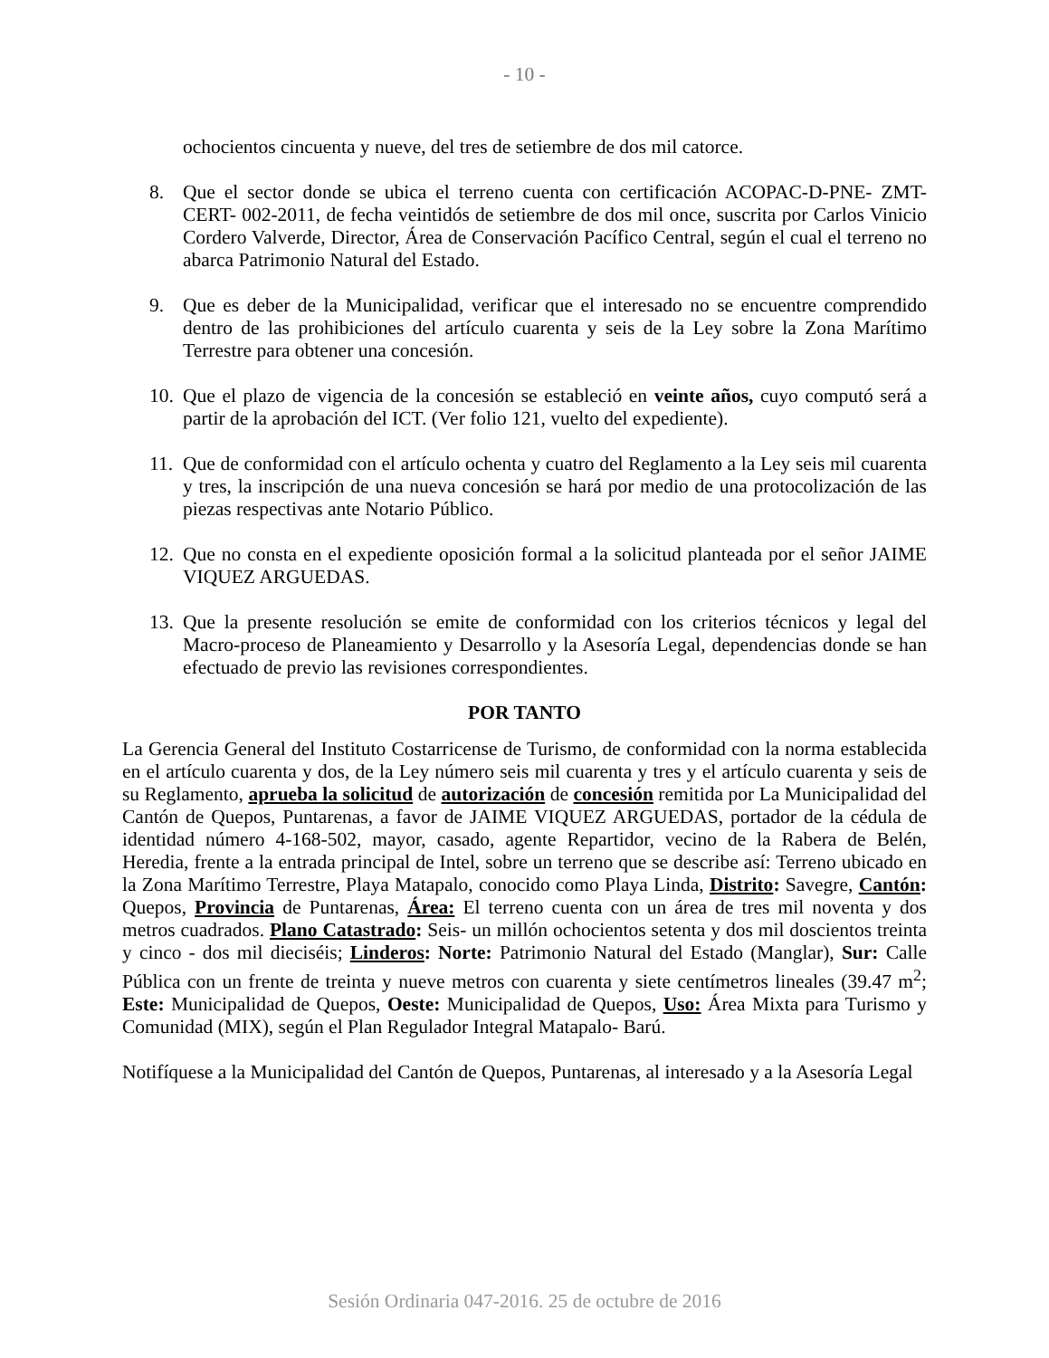- 10 -
ochocientos cincuenta y nueve, del tres de setiembre de dos mil catorce.
8. Que el sector donde se ubica el terreno cuenta con certificación ACOPAC-D-PNE- ZMT-CERT- 002-2011, de fecha veintidós de setiembre de dos mil once, suscrita por Carlos Vinicio Cordero Valverde, Director, Área de Conservación Pacífico Central, según el cual el terreno no abarca Patrimonio Natural del Estado.
9. Que es deber de la Municipalidad, verificar que el interesado no se encuentre comprendido dentro de las prohibiciones del artículo cuarenta y seis de la Ley sobre la Zona Marítimo Terrestre para obtener una concesión.
10. Que el plazo de vigencia de la concesión se estableció en veinte años, cuyo computó será a partir de la aprobación del ICT. (Ver folio 121, vuelto del expediente).
11. Que de conformidad con el artículo ochenta y cuatro del Reglamento a la Ley seis mil cuarenta y tres, la inscripción de una nueva concesión se hará por medio de una protocolización de las piezas respectivas ante Notario Público.
12. Que no consta en el expediente oposición formal a la solicitud planteada por el señor JAIME VIQUEZ ARGUEDAS.
13. Que la presente resolución se emite de conformidad con los criterios técnicos y legal del Macro-proceso de Planeamiento y Desarrollo y la Asesoría Legal, dependencias donde se han efectuado de previo las revisiones correspondientes.
POR TANTO
La Gerencia General del Instituto Costarricense de Turismo, de conformidad con la norma establecida en el artículo cuarenta y dos, de la Ley número seis mil cuarenta y tres y el artículo cuarenta y seis de su Reglamento, aprueba la solicitud de autorización de concesión remitida por La Municipalidad del Cantón de Quepos, Puntarenas, a favor de JAIME VIQUEZ ARGUEDAS, portador de la cédula de identidad número 4-168-502, mayor, casado, agente Repartidor, vecino de la Rabera de Belén, Heredia, frente a la entrada principal de Intel, sobre un terreno que se describe así: Terreno ubicado en la Zona Marítimo Terrestre, Playa Matapalo, conocido como Playa Linda, Distrito: Savegre, Cantón: Quepos, Provincia de Puntarenas, Área: El terreno cuenta con un área de tres mil noventa y dos metros cuadrados. Plano Catastrado: Seis- un millón ochocientos setenta y dos mil doscientos treinta y cinco - dos mil dieciséis; Linderos: Norte: Patrimonio Natural del Estado (Manglar), Sur: Calle Pública con un frente de treinta y nueve metros con cuarenta y siete centímetros lineales (39.47 m<sup>2</sup>; Este: Municipalidad de Quepos, Oeste: Municipalidad de Quepos, Uso: Área Mixta para Turismo y Comunidad (MIX), según el Plan Regulador Integral Matapalo- Barú.
Notifíquese a la Municipalidad del Cantón de Quepos, Puntarenas, al interesado y a la Asesoría Legal
Sesión Ordinaria 047-2016. 25 de octubre de 2016